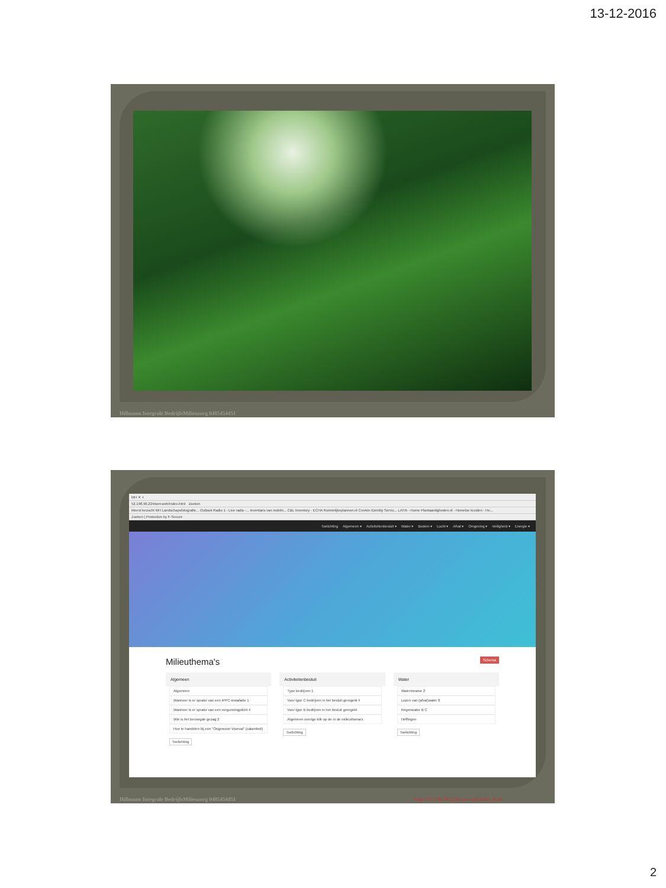13-12-2016
Hillmann Integrale BedrijfsMilieuzorg 0485454451
MH ✕ +
52.198.96.224/wet-web/index.html Zoeken
Meest bezocht MH Landschapsfotografie... Outlook Radio 1 - Live radio -... Inventaris van indelin... C&L Inventory - ECHA Ruimtelijkeplannen.nl CreAim IDentity Servic... LATrb - Home Plantaardigheden.nl - Hemelse kruiden - He...
Zoeken | Protection by F-Secure
Toelichting Algemeen ▾ Activiteitenbesluit ▾ Water ▾ Bodem ▾ Lucht ▾ Afval ▾ Omgeving ▾ Veiligheid ▾ Energie ▾
Milieuthema's Schema
Algemeen
Algemeen
Wanneer is er sprake van een IPPC-installatie 1
Wanneer is er sprake van een vergunningplicht 4
Wie is het bevoegde gezag 2
Hoe te handelen bij een "Ongewoon Voorval" (calamiteit)
Toelichting
Activiteitenbesluit
Type bedrijven 1
Voor type C bedrijven in het besluit geregeld 4
Voor type B bedrijven in het besluit geregeld
Algemeen overige klik op de in de milieuthema's
Toelichting
Water
Waterinname 2
Lozen van (afval)water 8
Regenwater B C
Heffingen
Toelichting
Hillmann Integrale BedrijfsMilieuzorg 0485454451 http://52.198.96.224/wet-web/index.html
2